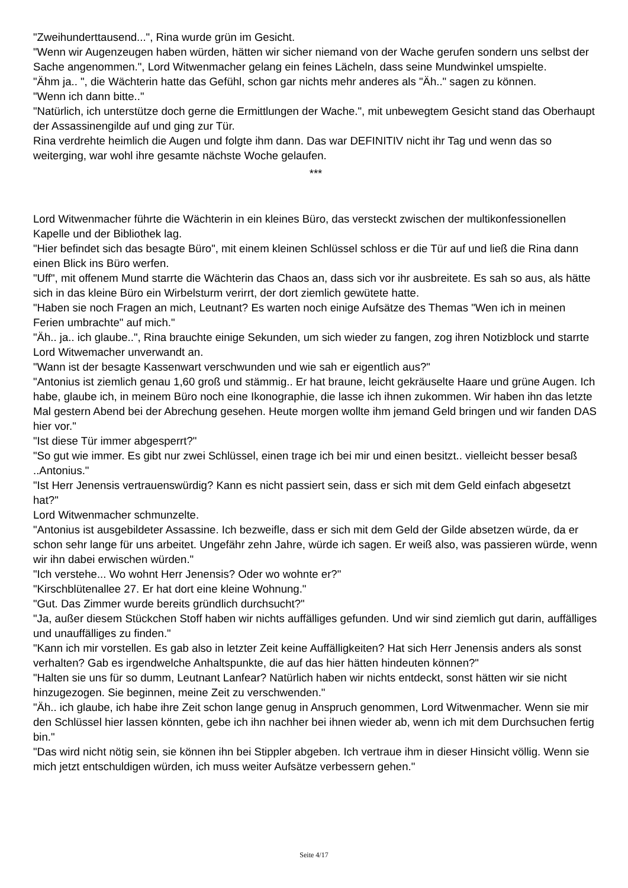"Zweihunderttausend...", Rina wurde grün im Gesicht.
"Wenn wir Augenzeugen haben würden, hätten wir sicher niemand von der Wache gerufen sondern uns selbst der Sache angenommen.", Lord Witwenmacher gelang ein feines Lächeln, dass seine Mundwinkel umspielte.
"Ähm ja.. ", die Wächterin hatte das Gefühl, schon gar nichts mehr anderes als "Äh.." sagen zu können.
"Wenn ich dann bitte.."
"Natürlich, ich unterstütze doch gerne die Ermittlungen der Wache.", mit unbewegtem Gesicht stand das Oberhaupt der Assassinengilde auf und ging zur Tür.
Rina verdrehte heimlich die Augen und folgte ihm dann. Das war DEFINITIV nicht ihr Tag und wenn das so weiterging, war wohl ihre gesamte nächste Woche gelaufen.
***
Lord Witwenmacher führte die Wächterin in ein kleines Büro, das versteckt zwischen der multikonfessionellen Kapelle und der Bibliothek lag.
"Hier befindet sich das besagte Büro", mit einem kleinen Schlüssel schloss er die Tür auf und ließ die Rina dann einen Blick ins Büro werfen.
"Uff", mit offenem Mund starrte die Wächterin das Chaos an, dass sich vor ihr ausbreitete. Es sah so aus, als hätte sich in das kleine Büro ein Wirbelsturm verirrt, der dort ziemlich gewütete hatte.
"Haben sie noch Fragen an mich, Leutnant? Es warten noch einige Aufsätze des Themas "Wen ich in meinen Ferien umbrachte" auf mich."
"Äh.. ja.. ich glaube..", Rina brauchte einige Sekunden, um sich wieder zu fangen, zog ihren Notizblock und starrte Lord Witwemacher unverwandt an.
"Wann ist der besagte Kassenwart verschwunden und wie sah er eigentlich aus?"
"Antonius ist ziemlich genau 1,60 groß und stämmig.. Er hat braune, leicht gekräuselte Haare und grüne Augen. Ich habe, glaube ich, in meinem Büro noch eine Ikonographie, die lasse ich ihnen zukommen. Wir haben ihn das letzte Mal gestern Abend bei der Abrechung gesehen. Heute morgen wollte ihm jemand Geld bringen und wir fanden DAS hier vor."
"Ist diese Tür immer abgesperrt?"
"So gut wie immer. Es gibt nur zwei Schlüssel, einen trage ich bei mir und einen besitzt.. vielleicht besser besaß ..Antonius."
"Ist Herr Jenensis vertrauenswürdig? Kann es nicht passiert sein, dass er sich mit dem Geld einfach abgesetzt hat?"
Lord Witwenmacher schmunzelte.
"Antonius ist ausgebildeter Assassine. Ich bezweifle, dass er sich mit dem Geld der Gilde absetzen würde, da er schon sehr lange für uns arbeitet. Ungefähr zehn Jahre, würde ich sagen. Er weiß also, was passieren würde, wenn wir ihn dabei erwischen würden."
"Ich verstehe... Wo wohnt Herr Jenensis? Oder wo wohnte er?"
"Kirschblütenallee 27. Er hat dort eine kleine Wohnung."
"Gut. Das Zimmer wurde bereits gründlich durchsucht?"
"Ja, außer diesem Stückchen Stoff haben wir nichts auffälliges gefunden. Und wir sind ziemlich gut darin, auffälliges und unauffälliges zu finden."
"Kann ich mir vorstellen. Es gab also in letzter Zeit keine Auffälligkeiten? Hat sich Herr Jenensis anders als sonst verhalten? Gab es irgendwelche Anhaltspunkte, die auf das hier hätten hindeuten können?"
"Halten sie uns für so dumm, Leutnant Lanfear? Natürlich haben wir nichts entdeckt, sonst hätten wir sie nicht hinzugezogen. Sie beginnen, meine Zeit zu verschwenden."
"Äh.. ich glaube, ich habe ihre Zeit schon lange genug in Anspruch genommen, Lord Witwenmacher. Wenn sie mir den Schlüssel hier lassen könnten, gebe ich ihn nachher bei ihnen wieder ab, wenn ich mit dem Durchsuchen fertig bin."
"Das wird nicht nötig sein, sie können ihn bei Stippler abgeben. Ich vertraue ihm in dieser Hinsicht völlig. Wenn sie mich jetzt entschuldigen würden, ich muss weiter Aufsätze verbessern gehen."
Seite 4/17